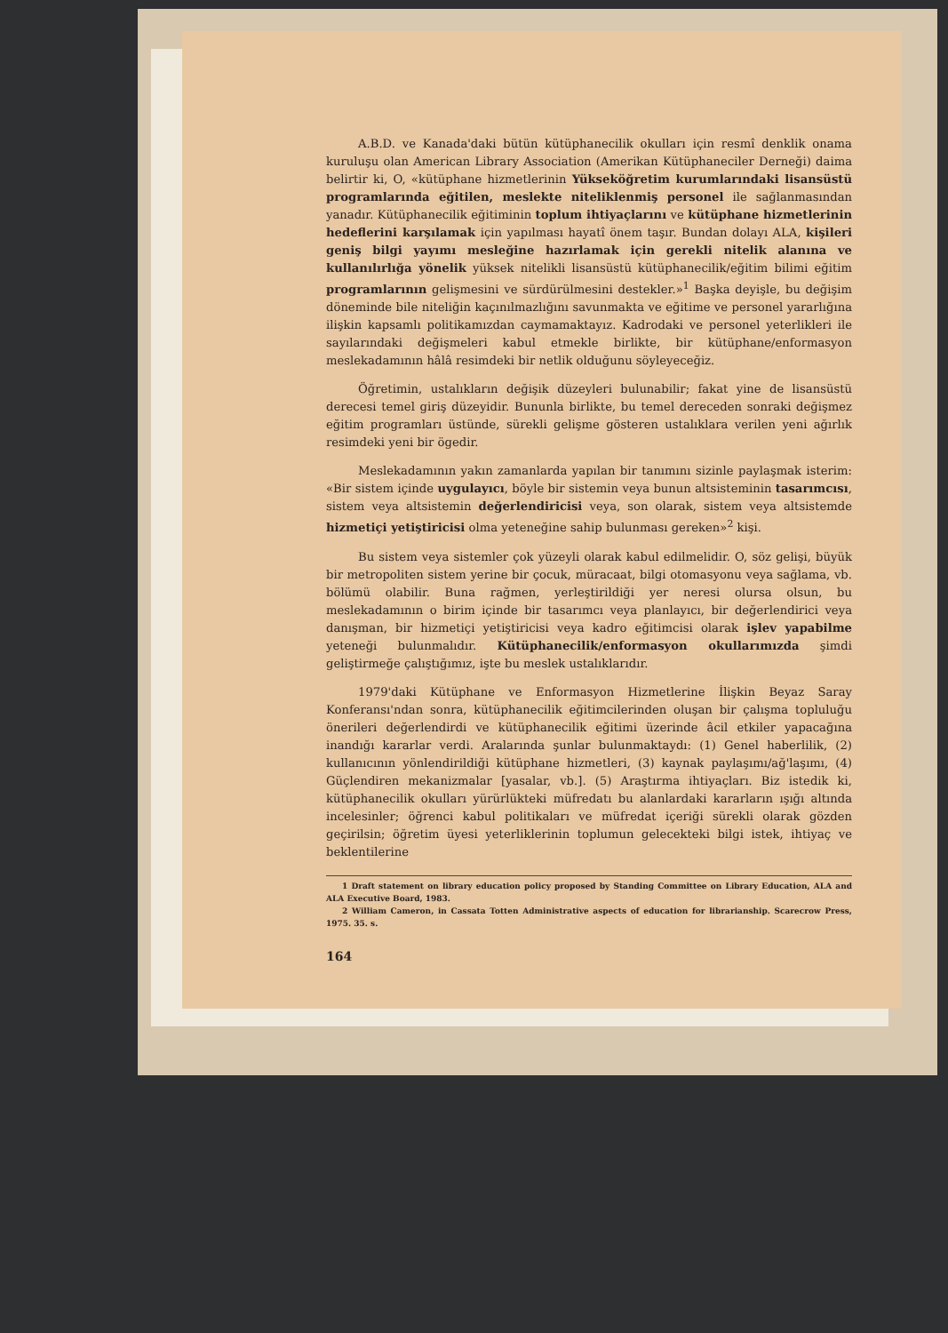A.B.D. ve Kanada'daki bütün kütüphanecilik okulları için resmî denklik onama kuruluşu olan American Library Association (Amerikan Kütüphaneciler Derneği) daima belirtir ki, O, «kütüphane hizmetlerinin Yükseköğretim kurumlarındaki lisansüstü programlarında eğitilen, meslekte niteliklenmiş personel ile sağlanmasından yanadır. Kütüphanecilik eğitiminin toplum ihtiyaçlarını ve kütüphane hizmetlerinin hedeflerini karşılamak için yapılması hayatî önem taşır. Bundan dolayı ALA, kişileri geniş bilgi yayımı mesleğine hazırlamak için gerekli nitelik alanına ve kullanılırlığa yönelik yüksek nitelikli lisansüstü kütüphanecilik/eğitim bilimi eğitim programlarının gelişmesini ve sürdürülmesini destekler.»<sup>1</sup> Başka deyişle, bu değişim döneminde bile niteliğin kaçınılmazlığını savunmakta ve eğitime ve personel yararlığına ilişkin kapsamlı politikamızdan caymamaktayız. Kadrodaki ve personel yeterlikleri ile sayılarındaki değişmeleri kabul etmekle birlikte, bir kütüphane/enformasyon meslekadamının hâlâ resimdeki bir netlik olduğunu söyleyeceğiz.
Öğretimin, ustalıkların değişik düzeyleri bulunabilir; fakat yine de lisansüstü derecesi temel giriş düzeyidir. Bununla birlikte, bu temel dereceden sonraki değişmez eğitim programları üstünde, sürekli gelişme gösteren ustalıklara verilen yeni ağırlık resimdeki yeni bir ögedir.
Meslekadamının yakın zamanlarda yapılan bir tanımını sizinle paylaşmak isterim: «Bir sistem içinde uygulayıcı, böyle bir sistemin veya bunun altsisteminin tasarımcısı, sistem veya altsistemin değerlendiricisi veya, son olarak, sistem veya altsistemde hizmetiçi yetiştiricisi olma yeteneğine sahip bulunması gereken»<sup>2</sup> kişi.
Bu sistem veya sistemler çok yüzeyli olarak kabul edilmelidir. O, söz gelişi, büyük bir metropoliten sistem yerine bir çocuk, müracaat, bilgi otomasyonu veya sağlama, vb. bölümü olabilir. Buna rağmen, yerleştirildiği yer neresi olursa olsun, bu meslekadamının o birim içinde bir tasarımcı veya planlayıcı, bir değerlendirici veya danışman, bir hizmetiçi yetiştiricisi veya kadro eğitimcisi olarak işlev yapabilme yeteneği bulunmalıdır. Kütüphanecilik/enformasyon okullarımızda şimdi geliştirmeğe çalıştığımız, işte bu meslek ustalıklarıdır.
1979'daki Kütüphane ve Enformasyon Hizmetlerine İlişkin Beyaz Saray Konferansı'ndan sonra, kütüphanecilik eğitimcilerinden oluşan bir çalışma topluluğu önerileri değerlendirdi ve kütüphanecilik eğitimi üzerinde âcil etkiler yapacağına inandığı kararlar verdi. Aralarında şunlar bulunmaktaydı: (1) Genel haberlilik, (2) kullanıcının yönlendirildiği kütüphane hizmetleri, (3) kaynak paylaşımı/ağ'laşımı, (4) Güçlendiren mekanizmalar [yasalar, vb.]. (5) Araştırma ihtiyaçları. Biz istedik ki, kütüphanecilik okulları yürürlükteki müfredatı bu alanlardaki kararların ışığı altında incelesinler; öğrenci kabul politikaları ve müfredat içeriği sürekli olarak gözden geçirilsin; öğretim üyesi yeterliklerinin toplumun gelecekteki bilgi istek, ihtiyaç ve beklentilerine
1 Draft statement on library education policy proposed by Standing Committee on Library Education, ALA and ALA Executive Board, 1983.
2 William Cameron, in Cassata Totten Administrative aspects of education for librarianship. Scarecrow Press, 1975. 35. s.
164